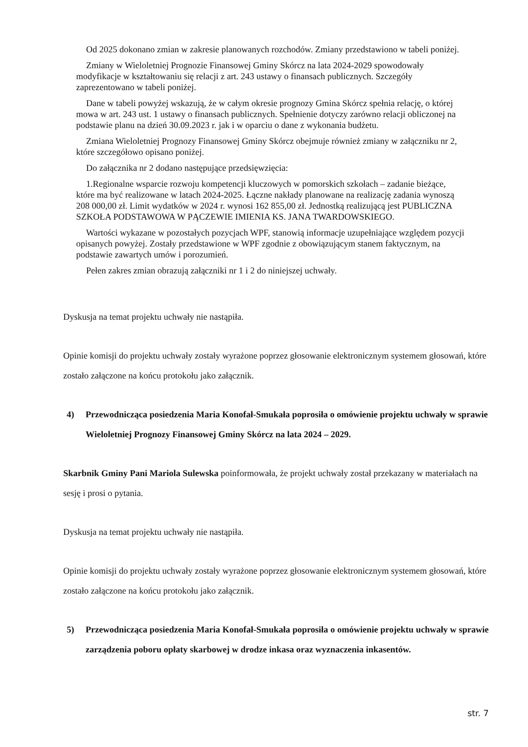Od 2025 dokonano zmian w zakresie planowanych rozchodów. Zmiany przedstawiono w tabeli poniżej.
Zmiany w Wieloletniej Prognozie Finansowej Gminy Skórcz na lata 2024-2029 spowodowały modyfikacje w kształtowaniu się relacji z art. 243 ustawy o finansach publicznych. Szczegóły zaprezentowano w tabeli poniżej.
Dane w tabeli powyżej wskazują, że w całym okresie prognozy Gmina Skórcz spełnia relację, o której mowa w art. 243 ust. 1 ustawy o finansach publicznych. Spełnienie dotyczy zarówno relacji obliczonej na podstawie planu na dzień 30.09.2023 r. jak i w oparciu o dane z wykonania budżetu.
Zmiana Wieloletniej Prognozy Finansowej Gminy Skórcz obejmuje również zmiany w załączniku nr 2, które szczegółowo opisano poniżej.
Do załącznika nr 2 dodano następujące przedsięwzięcia:
1.Regionalne wsparcie rozwoju kompetencji kluczowych w pomorskich szkołach – zadanie bieżące, które ma być realizowane w latach 2024-2025. Łączne nakłady planowane na realizację zadania wynoszą 208 000,00 zł. Limit wydatków w 2024 r. wynosi 162 855,00 zł. Jednostką realizującą jest PUBLICZNA SZKOŁA PODSTAWOWA W PĄCZEWIE IMIENIA KS. JANA TWARDOWSKIEGO.
Wartości wykazane w pozostałych pozycjach WPF, stanowią informacje uzupełniające względem pozycji opisanych powyżej. Zostały przedstawione w WPF zgodnie z obowiązującym stanem faktycznym, na podstawie zawartych umów i porozumień.
Pełen zakres zmian obrazują załączniki nr 1 i 2 do niniejszej uchwały.
Dyskusja na temat projektu uchwały nie nastąpiła.
Opinie komisji do projektu uchwały zostały wyrażone poprzez głosowanie elektronicznym systemem głosowań, które zostało załączone na końcu protokołu jako załącznik.
4) Przewodnicząca posiedzenia Maria Konofał-Smukała poprosiła o omówienie projektu uchwały w sprawie Wieloletniej Prognozy Finansowej Gminy Skórcz na lata 2024 – 2029.
Skarbnik Gminy Pani Mariola Sulewska poinformowała, że projekt uchwały został przekazany w materiałach na sesję i prosi o pytania.
Dyskusja na temat projektu uchwały nie nastąpiła.
Opinie komisji do projektu uchwały zostały wyrażone poprzez głosowanie elektronicznym systemem głosowań, które zostało załączone na końcu protokołu jako załącznik.
5) Przewodnicząca posiedzenia Maria Konofał-Smukała poprosiła o omówienie projektu uchwały w sprawie zarządzenia poboru opłaty skarbowej w drodze inkasa oraz wyznaczenia inkasentów.
str. 7